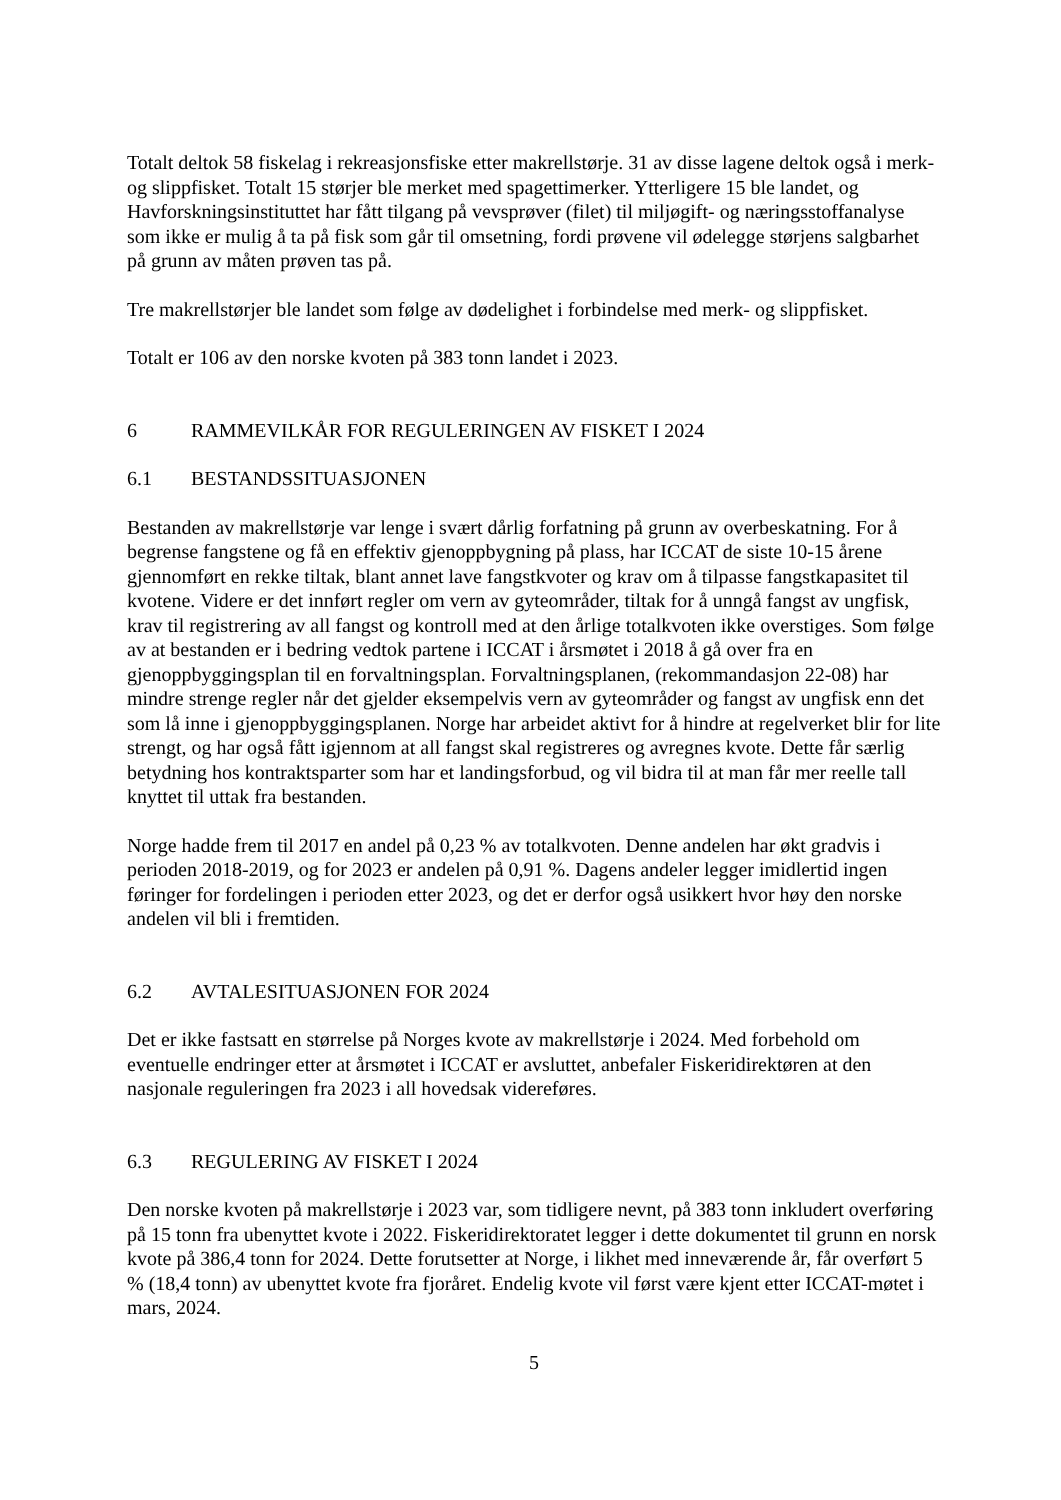Totalt deltok 58 fiskelag i rekreasjonsfiske etter makrellstørje. 31 av disse lagene deltok også i merk- og slippfisket. Totalt 15 størjer ble merket med spagettimerker. Ytterligere 15 ble landet, og Havforskningsinstituttet har fått tilgang på vevsprøver (filet) til miljøgift- og næringsstoffanalyse som ikke er mulig å ta på fisk som går til omsetning, fordi prøvene vil ødelegge størjens salgbarhet på grunn av måten prøven tas på.
Tre makrellstørjer ble landet som følge av dødelighet i forbindelse med merk- og slippfisket.
Totalt er 106 av den norske kvoten på 383 tonn landet i 2023.
6 RAMMEVILKÅR FOR REGULERINGEN AV FISKET I 2024
6.1 BESTANDSSITUASJONEN
Bestanden av makrellstørje var lenge i svært dårlig forfatning på grunn av overbeskatning. For å begrense fangstene og få en effektiv gjenoppbygning på plass, har ICCAT de siste 10-15 årene gjennomført en rekke tiltak, blant annet lave fangstkvoter og krav om å tilpasse fangstkapasitet til kvotene. Videre er det innført regler om vern av gyteområder, tiltak for å unngå fangst av ungfisk, krav til registrering av all fangst og kontroll med at den årlige totalkvoten ikke overstiges. Som følge av at bestanden er i bedring vedtok partene i ICCAT i årsmøtet i 2018 å gå over fra en gjenoppbyggingsplan til en forvaltningsplan. Forvaltningsplanen, (rekommandasjon 22-08) har mindre strenge regler når det gjelder eksempelvis vern av gyteområder og fangst av ungfisk enn det som lå inne i gjenoppbyggingsplanen. Norge har arbeidet aktivt for å hindre at regelverket blir for lite strengt, og har også fått igjennom at all fangst skal registreres og avregnes kvote. Dette får særlig betydning hos kontraktsparter som har et landingsforbud, og vil bidra til at man får mer reelle tall knyttet til uttak fra bestanden.
Norge hadde frem til 2017 en andel på 0,23 % av totalkvoten. Denne andelen har økt gradvis i perioden 2018-2019, og for 2023 er andelen på 0,91 %. Dagens andeler legger imidlertid ingen føringer for fordelingen i perioden etter 2023, og det er derfor også usikkert hvor høy den norske andelen vil bli i fremtiden.
6.2 AVTALESITUASJONEN FOR 2024
Det er ikke fastsatt en størrelse på Norges kvote av makrellstørje i 2024. Med forbehold om eventuelle endringer etter at årsmøtet i ICCAT er avsluttet, anbefaler Fiskeridirektøren at den nasjonale reguleringen fra 2023 i all hovedsak videreføres.
6.3 REGULERING AV FISKET I 2024
Den norske kvoten på makrellstørje i 2023 var, som tidligere nevnt, på 383 tonn inkludert overføring på 15 tonn fra ubenyttet kvote i 2022. Fiskeridirektoratet legger i dette dokumentet til grunn en norsk kvote på 386,4 tonn for 2024. Dette forutsetter at Norge, i likhet med inneværende år, får overført 5 % (18,4 tonn) av ubenyttet kvote fra fjoråret. Endelig kvote vil først være kjent etter ICCAT-møtet i mars, 2024.
5